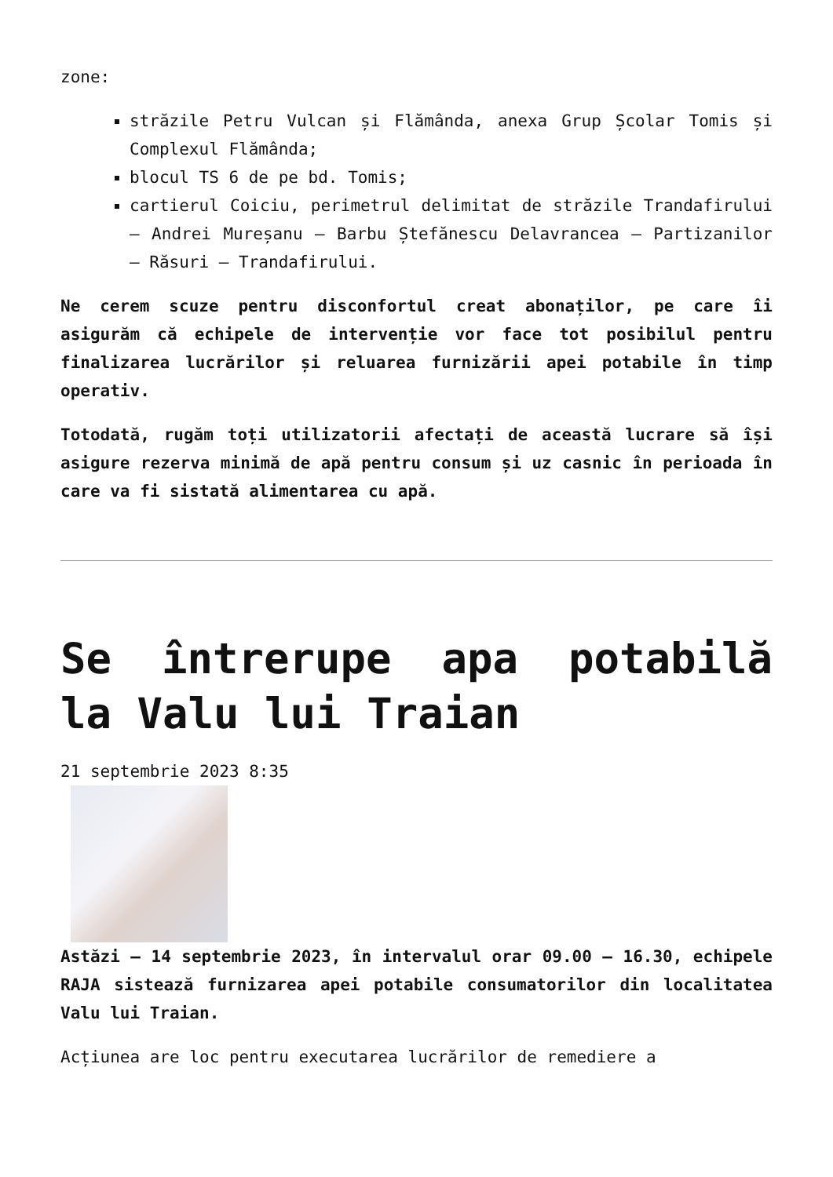zone:
străzile Petru Vulcan și Flămânda, anexa Grup Școlar Tomis și Complexul Flămânda;
blocul TS 6 de pe bd. Tomis;
cartierul Coiciu, perimetrul delimitat de străzile Trandafirului – Andrei Mureșanu – Barbu Ștefănescu Delavrancea – Partizanilor – Răsuri – Trandafirului.
Ne cerem scuze pentru disconfortul creat abonaților, pe care îi asigurăm că echipele de intervenție vor face tot posibilul pentru finalizarea lucrărilor și reluarea furnizării apei potabile în timp operativ.
Totodată, rugăm toți utilizatorii afectați de această lucrare să își asigure rezerva minimă de apă pentru consum și uz casnic în perioada în care va fi sistată alimentarea cu apă.
Se întrerupe apa potabilă la Valu lui Traian
21 septembrie 2023 8:35
Astăzi – 14 septembrie 2023, în intervalul orar 09.00 – 16.30, echipele RAJA sistează furnizarea apei potabile consumatorilor din localitatea Valu lui Traian.
Acțiunea are loc pentru executarea lucrărilor de remediere a